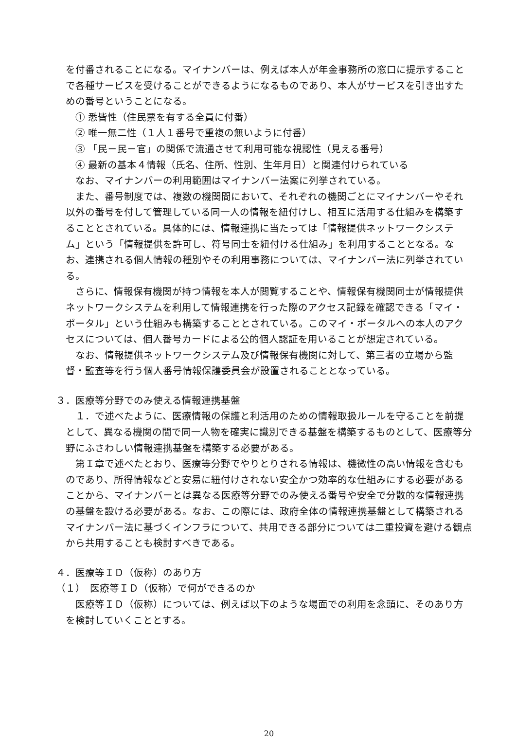を付番されることになる。マイナンバーは、例えば本人が年金事務所の窓口に提示することで各種サービスを受けることができるようになるものであり、本人がサービスを引き出すための番号ということになる。
① 悉皆性（住民票を有する全員に付番）
② 唯一無二性（１人１番号で重複の無いように付番）
③ 「民－民－官」の関係で流通させて利用可能な視認性（見える番号）
④ 最新の基本４情報（氏名、住所、性別、生年月日）と関連付けられている
なお、マイナンバーの利用範囲はマイナンバー法案に列挙されている。
また、番号制度では、複数の機関間において、それぞれの機関ごとにマイナンバーやそれ以外の番号を付して管理している同一人の情報を紐付けし、相互に活用する仕組みを構築することとされている。具体的には、情報連携に当たっては「情報提供ネットワークシステム」という「情報提供を許可し、符号同士を紐付ける仕組み」を利用することとなる。なお、連携される個人情報の種別やその利用事務については、マイナンバー法に列挙されている。
さらに、情報保有機関が持つ情報を本人が閲覧することや、情報保有機関同士が情報提供ネットワークシステムを利用して情報連携を行った際のアクセス記録を確認できる「マイ・ポータル」という仕組みも構築することとされている。このマイ・ポータルへの本人のアクセスについては、個人番号カードによる公的個人認証を用いることが想定されている。
なお、情報提供ネットワークシステム及び情報保有機関に対して、第三者の立場から監督・監査等を行う個人番号情報保護委員会が設置されることとなっている。
３．医療等分野でのみ使える情報連携基盤
１．で述べたように、医療情報の保護と利活用のための情報取扱ルールを守ることを前提として、異なる機関の間で同一人物を確実に識別できる基盤を構築するものとして、医療等分野にふさわしい情報連携基盤を構築する必要がある。
第Ｉ章で述べたとおり、医療等分野でやりとりされる情報は、機微性の高い情報を含むものであり、所得情報などと安易に紐付けされない安全かつ効率的な仕組みにする必要があることから、マイナンバーとは異なる医療等分野でのみ使える番号や安全で分散的な情報連携の基盤を設ける必要がある。なお、この際には、政府全体の情報連携基盤として構築されるマイナンバー法に基づくインフラについて、共用できる部分については二重投資を避ける観点から共用することも検討すべきである。
４．医療等ＩＤ（仮称）のあり方
（１）　医療等ＩＤ（仮称）で何ができるのか
医療等ＩＤ（仮称）については、例えば以下のような場面での利用を念頭に、そのあり方を検討していくこととする。
20